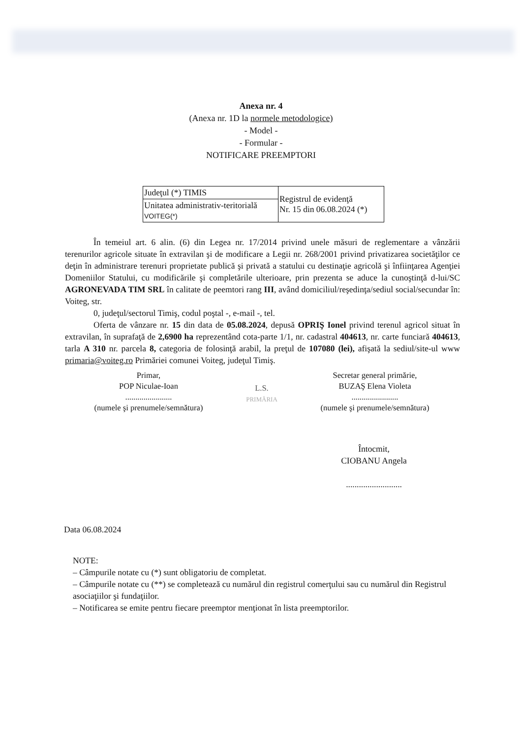Anexa nr. 4
(Anexa nr. 1D la normele metodologice)
- Model -
- Formular -
NOTIFICARE PREEMPTORI
| Judeţul (*) TIMIS | Registrul de evidenţă Nr. 15 din 06.08.2024 (*) |
| Unitatea administrativ-teritorială VOITEG(*) | |
În temeiul art. 6 alin. (6) din Legea nr. 17/2014 privind unele măsuri de reglementare a vânzării terenurilor agricole situate în extravilan şi de modificare a Legii nr. 268/2001 privind privatizarea societăţilor ce deţin în administrare terenuri proprietate publică şi privată a statului cu destinaţie agricolă şi înfiinţarea Agenţiei Domeniilor Statului, cu modificările şi completările ulterioare, prin prezenta se aduce la cunoştinţă d-lui/SC AGRONEVADA TIM SRL în calitate de peemtori rang III, având domiciliul/reşedinţa/sediul social/secundar în: Voiteg, str.
0, judeţul/sectorul Timiş, codul poştal -, e-mail -, tel.
Oferta de vânzare nr. 15 din data de 05.08.2024, depusă OPRIŞ Ionel privind terenul agricol situat în extravilan, în suprafaţă de 2,6900 ha reprezentând cota-parte 1/1, nr. cadastral 404613, nr. carte funciară 404613, tarla A 310 nr. parcela 8, categoria de folosinţă arabil, la preţul de 107080 (lei), afişată la sediul/site-ul www primaria@voiteg.ro Primăriei comunei Voiteg, judeţul Timiş.
Primar,
POP Niculae-Ioan
.......................
(numele şi prenumele/semnătura)
L.S.
PRIMĂRIA
Secretar general primărie,
BUZAŞ Elena Violeta
.......................
(numele şi prenumele/semnătura)
Întocmit,
CIOBANU Angela
..........................
Data 06.08.2024
NOTE:
– Câmpurile notate cu (*) sunt obligatoriu de completat.
– Câmpurile notate cu (**) se completează cu numărul din registrul comerţului sau cu numărul din Registrul asociaţiilor şi fundaţiilor.
– Notificarea se emite pentru fiecare preemptor menţionat în lista preemptorilor.